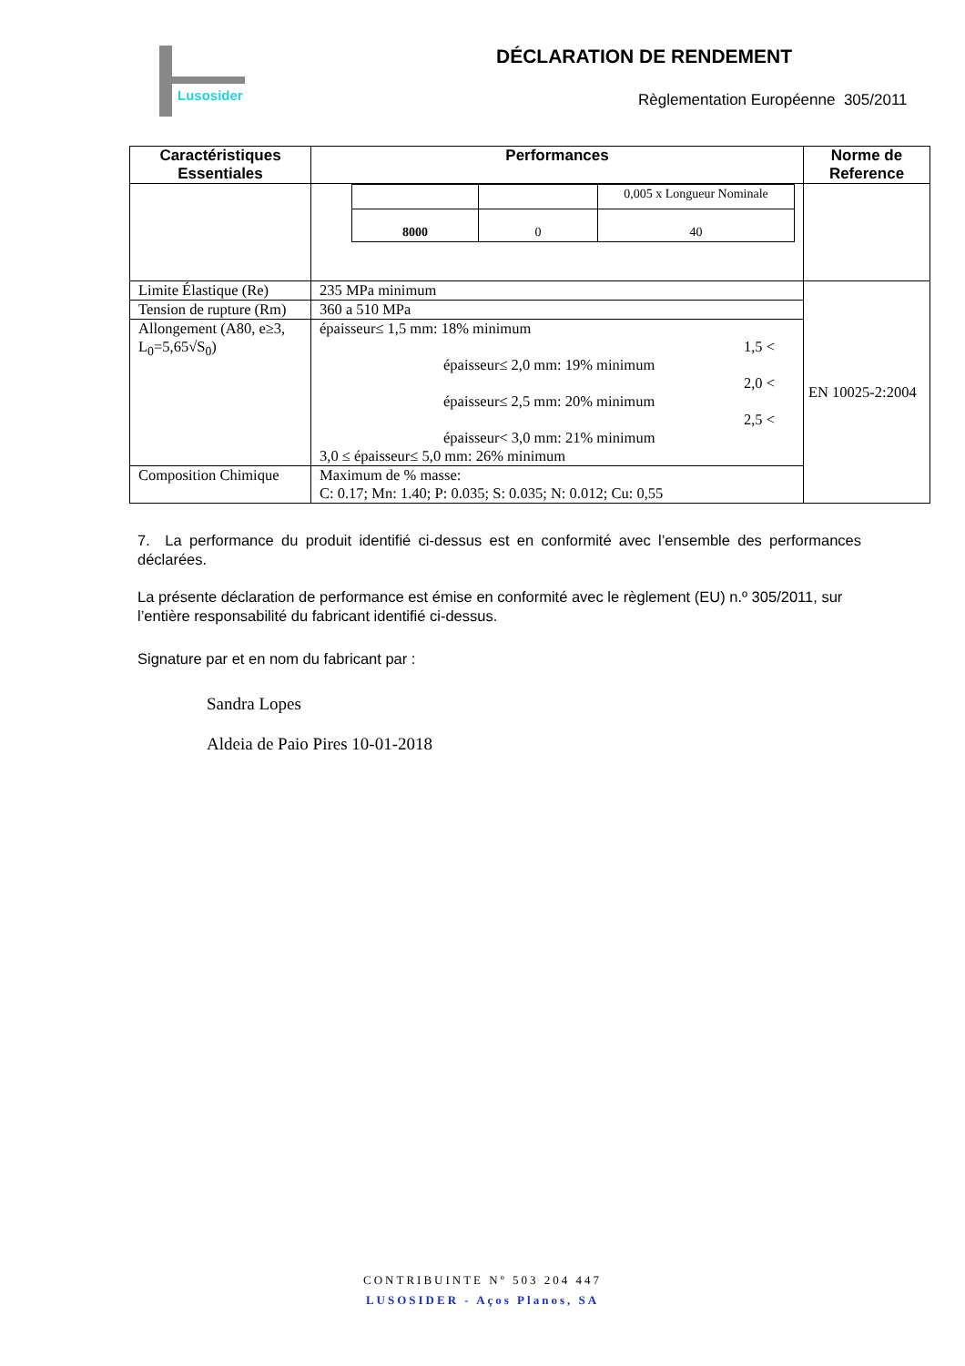Lusosider
DÉCLARATION DE RENDEMENT
Règlementation Européenne 305/2011
| Caractéristiques Essentiales | Performances | Norme de Reference |
| --- | --- | --- |
| | / / / 0,005 x Longueur Nominale / / 8000 / 0 / 40 / | |
| Limite Élastique (Re) | 235 MPa minimum | EN 10025-2:2004 |
| Tension de rupture (Rm) | 360 a 510 MPa | |
| Allongement (A80, e≥3, L<sub>0</sub>=5,65√S<sub>0</sub>) | épaisseur≤ 1,5 mm: 18% minimum 1,5 < épaisseur≤ 2,0 mm: 19% minimum 2,0 < épaisseur≤ 2,5 mm: 20% minimum 2,5 < épaisseur< 3,0 mm: 21% minimum 3,0 ≤ épaisseur≤ 5,0 mm: 26% minimum | |
| Composition Chimique | Maximum de % masse: C: 0.17; Mn: 1.40; P: 0.035; S: 0.035; N: 0.012; Cu: 0,55 | |
7. La performance du produit identifié ci-dessus est en conformité avec l’ensemble des performances déclarées.
La présente déclaration de performance est émise en conformité avec le règlement (EU) n.º 305/2011, sur l’entière responsabilité du fabricant identifié ci-dessus.
Signature par et en nom du fabricant par :
Sandra Lopes
Aldeia de Paio Pires 10-01-2018
CONTRIBUINTE Nº 503 204 447
LUSOSIDER - Aços Planos, SA